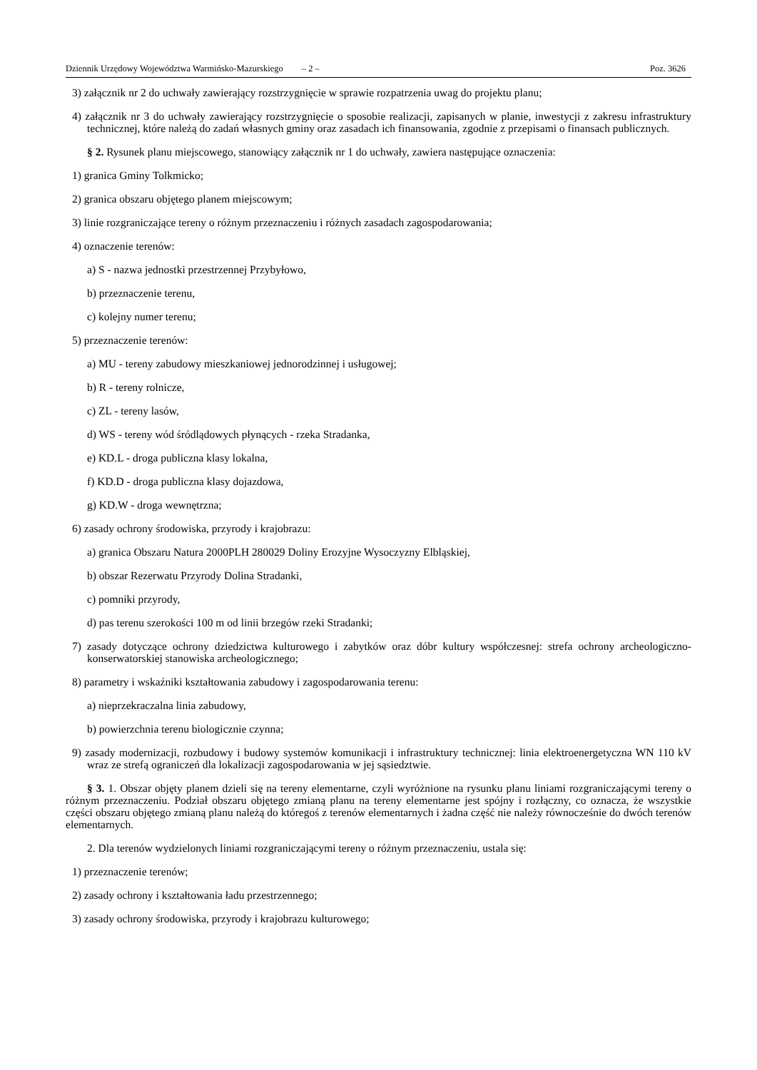Dziennik Urzędowy Województwa Warmińsko-Mazurskiego – 2 – Poz. 3626
3) załącznik nr 2 do uchwały zawierający rozstrzygnięcie w sprawie rozpatrzenia uwag do projektu planu;
4) załącznik nr 3 do uchwały zawierający rozstrzygnięcie o sposobie realizacji, zapisanych w planie, inwestycji z zakresu infrastruktury technicznej, które należą do zadań własnych gminy oraz zasadach ich finansowania, zgodnie z przepisami o finansach publicznych.
§ 2. Rysunek planu miejscowego, stanowiący załącznik nr 1 do uchwały, zawiera następujące oznaczenia:
1) granica Gminy Tolkmicko;
2) granica obszaru objętego planem miejscowym;
3) linie rozgraniczające tereny o różnym przeznaczeniu i różnych zasadach zagospodarowania;
4) oznaczenie terenów:
a) S - nazwa jednostki przestrzennej Przybyłowo,
b) przeznaczenie terenu,
c) kolejny numer terenu;
5) przeznaczenie terenów:
a) MU - tereny zabudowy mieszkaniowej jednorodzinnej i usługowej;
b) R - tereny rolnicze,
c) ZL - tereny lasów,
d) WS - tereny wód śródlądowych płynących - rzeka Stradanka,
e) KD.L - droga publiczna klasy lokalna,
f) KD.D - droga publiczna klasy dojazdowa,
g) KD.W - droga wewnętrzna;
6) zasady ochrony środowiska, przyrody i krajobrazu:
a) granica Obszaru Natura 2000PLH 280029 Doliny Erozyjne Wysoczyzny Elbląskiej,
b) obszar Rezerwatu Przyrody Dolina Stradanki,
c) pomniki przyrody,
d) pas terenu szerokości 100 m od linii brzegów rzeki Stradanki;
7) zasady dotyczące ochrony dziedzictwa kulturowego i zabytków oraz dóbr kultury współczesnej: strefa ochrony archeologiczno-konserwatorskiej stanowiska archeologicznego;
8) parametry i wskaźniki kształtowania zabudowy i zagospodarowania terenu:
a) nieprzekraczalna linia zabudowy,
b) powierzchnia terenu biologicznie czynna;
9) zasady modernizacji, rozbudowy i budowy systemów komunikacji i infrastruktury technicznej: linia elektroenergetyczna WN 110 kV wraz ze strefą ograniczeń dla lokalizacji zagospodarowania w jej sąsiedztwie.
§ 3. 1. Obszar objęty planem dzieli się na tereny elementarne, czyli wyróżnione na rysunku planu liniami rozgraniczającymi tereny o różnym przeznaczeniu. Podział obszaru objętego zmianą planu na tereny elementarne jest spójny i rozłączny, co oznacza, że wszystkie części obszaru objętego zmianą planu należą do któregoś z terenów elementarnych i żadna część nie należy równocześnie do dwóch terenów elementarnych.
2. Dla terenów wydzielonych liniami rozgraniczającymi tereny o różnym przeznaczeniu, ustala się:
1) przeznaczenie terenów;
2) zasady ochrony i kształtowania ładu przestrzennego;
3) zasady ochrony środowiska, przyrody i krajobrazu kulturowego;